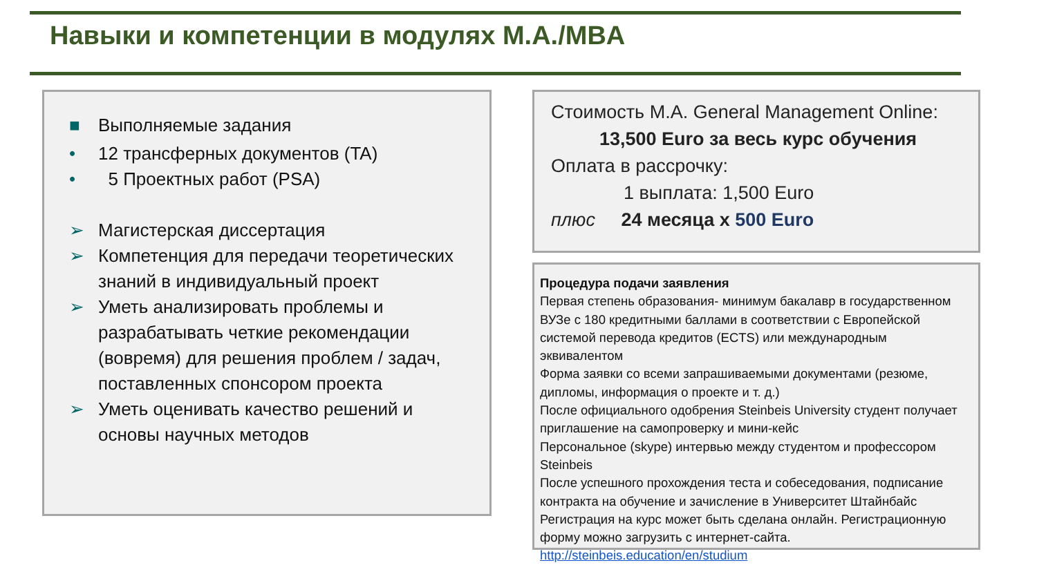Навыки и компетенции в модулях M.A./MBA
■ Выполняемые задания
• 12 трансферных документов (TA)
• 5 Проектных работ (PSA)
➢ Магистерская диссертация
➢ Компетенция для передачи теоретических знаний в индивидуальный проект
➢ Уметь анализировать проблемы и разрабатывать четкие рекомендации (вовремя) для решения проблем / задач, поставленных спонсором проекта
➢ Уметь оценивать качество решений и основы научных методов
Стоимость M.A. General Management Online:
13,500 Euro за весь курс обучения
Оплата в рассрочку:
1 выплата: 1,500 Euro
плюс 24 месяца x 500 Euro
Процедура подачи заявления
Первая степень образования- минимум бакалавр в государственном ВУЗе с 180 кредитными баллами в соответствии с Европейской системой перевода кредитов (ECTS) или международным эквивалентом
Форма заявки со всеми запрашиваемыми документами (резюме, дипломы, информация о проекте и т. д.)
После официального одобрения Steinbeis University студент получает приглашение на самопроверку и мини-кейс
Персональное (skype) интервью между студентом и профессором Steinbeis
После успешного прохождения теста и собеседования, подписание контракта на обучение и зачисление в Университет Штайнбайс
Регистрация на курс может быть сделана онлайн. Регистрационную форму можно загрузить с интернет-сайта.
http://steinbeis.education/en/studium